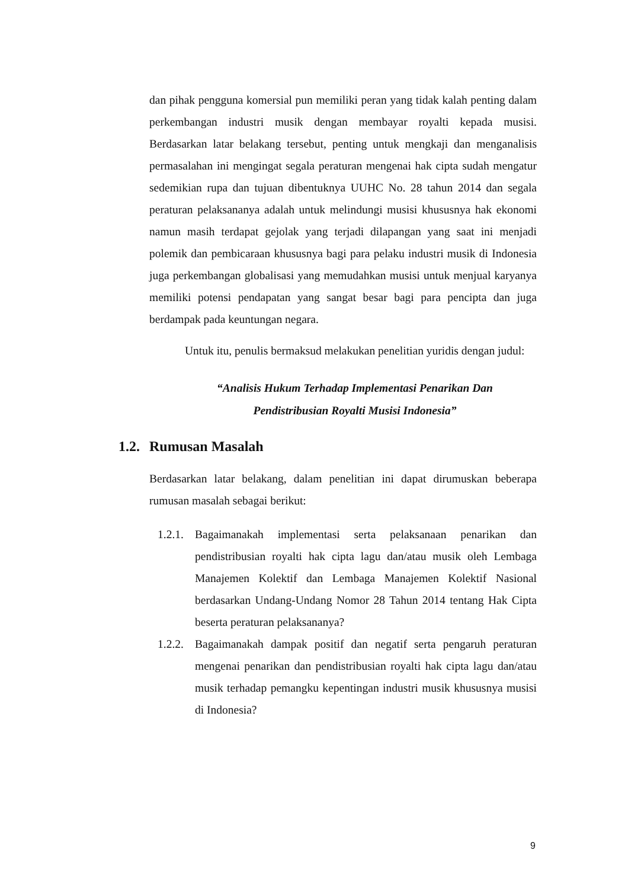dan pihak pengguna komersial pun memiliki peran yang tidak kalah penting dalam perkembangan industri musik dengan membayar royalti kepada musisi. Berdasarkan latar belakang tersebut, penting untuk mengkaji dan menganalisis permasalahan ini mengingat segala peraturan mengenai hak cipta sudah mengatur sedemikian rupa dan tujuan dibentuknya UUHC No. 28 tahun 2014 dan segala peraturan pelaksananya adalah untuk melindungi musisi khususnya hak ekonomi namun masih terdapat gejolak yang terjadi dilapangan yang saat ini menjadi polemik dan pembicaraan khususnya bagi para pelaku industri musik di Indonesia juga perkembangan globalisasi yang memudahkan musisi untuk menjual karyanya memiliki potensi pendapatan yang sangat besar bagi para pencipta dan juga berdampak pada keuntungan negara.
Untuk itu, penulis bermaksud melakukan penelitian yuridis dengan judul:
“Analisis Hukum Terhadap Implementasi Penarikan Dan
Pendistribusian Royalti Musisi Indonesia”
1.2. Rumusan Masalah
Berdasarkan latar belakang, dalam penelitian ini dapat dirumuskan beberapa rumusan masalah sebagai berikut:
1.2.1.
Bagaimanakah implementasi serta pelaksanaan penarikan dan pendistribusian royalti hak cipta lagu dan/atau musik oleh Lembaga Manajemen Kolektif dan Lembaga Manajemen Kolektif Nasional berdasarkan Undang-Undang Nomor 28 Tahun 2014 tentang Hak Cipta beserta peraturan pelaksananya?
1.2.2.
Bagaimanakah dampak positif dan negatif serta pengaruh peraturan mengenai penarikan dan pendistribusian royalti hak cipta lagu dan/atau musik terhadap pemangku kepentingan industri musik khususnya musisi di Indonesia?
9